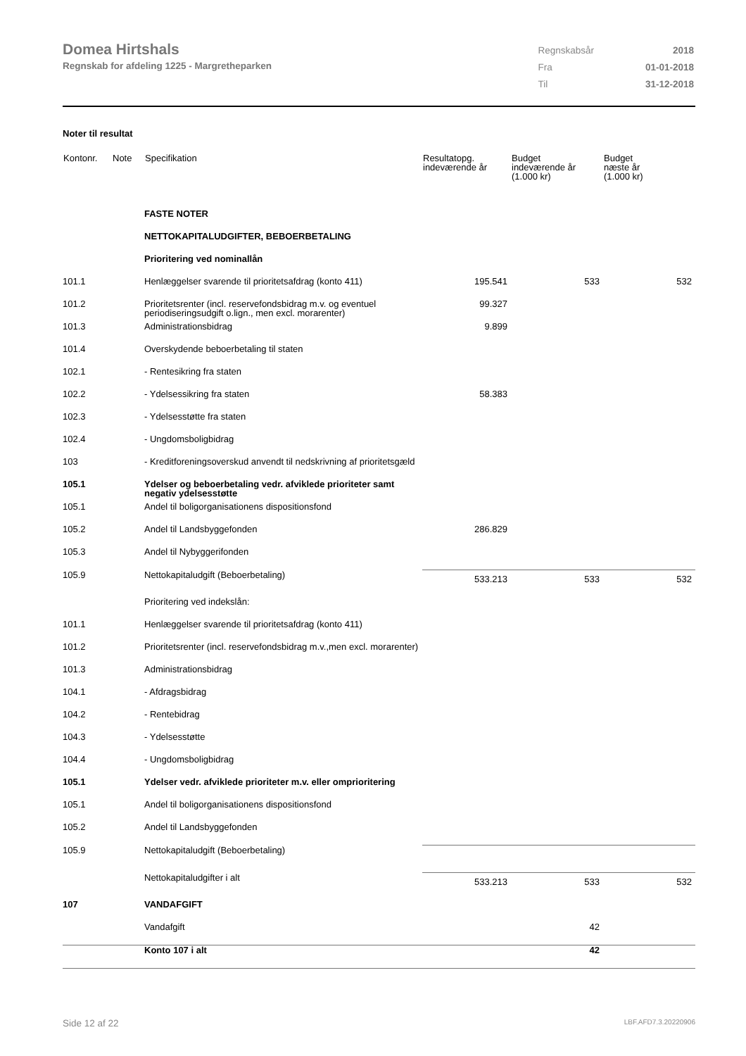Domea Hirtshals
Regnskab for afdeling 1225 - Margretheparken
| Regnskabsår | 2018 |
| Fra | 01-01-2018 |
| Til | 31-12-2018 |
Noter til resultat
| Kontonr. | Note | Specifikation | Resultatopg. indeværende år | Budget indeværende år (1.000 kr) | Budget næste år (1.000 kr) |
| --- | --- | --- | --- | --- | --- |
| | | FASTE NOTER | | | |
| | | NETTOKAPITALUDGIFTER, BEBOERBETALING | | | |
| | | Prioritering ved nominallån | | | |
| 101.1 | | Henlæggelser svarende til prioritetsafdrag (konto 411) | 195.541 | 533 | 532 |
| 101.2 | | Prioritetsrenter (incl. reservefondsbidrag m.v. og eventuel periodiseringsudgift o.lign., men excl. morarenter) | 99.327 | | |
| 101.3 | | Administrationsbidrag | 9.899 | | |
| 101.4 | | Overskydende beboerbetaling til staten | | | |
| 102.1 | | - Rentesikring fra staten | | | |
| 102.2 | | - Ydelsessikring fra staten | 58.383 | | |
| 102.3 | | - Ydelsesstøtte fra staten | | | |
| 102.4 | | - Ungdomsboligbidrag | | | |
| 103 | | - Kreditforeningsoverskud anvendt til nedskrivning af prioritetsgæld | | | |
| 105.1 | | Ydelser og beboerbetaling vedr. afviklede prioriteter samt negativ ydelsesstøtte | | | |
| 105.1 | | Andel til boligorganisationens dispositionsfond | | | |
| 105.2 | | Andel til Landsbyggefonden | 286.829 | | |
| 105.3 | | Andel til Nybyggerifonden | | | |
| 105.9 | | Nettokapitaludgift (Beboerbetaling) | 533.213 | 533 | 532 |
| | | Prioritering ved indekslån: | | | |
| 101.1 | | Henlæggelser svarende til prioritetsafdrag (konto 411) | | | |
| 101.2 | | Prioritetsrenter (incl. reservefondsbidrag m.v.,men excl. morarenter) | | | |
| 101.3 | | Administrationsbidrag | | | |
| 104.1 | | - Afdragsbidrag | | | |
| 104.2 | | - Rentebidrag | | | |
| 104.3 | | - Ydelsesstøtte | | | |
| 104.4 | | - Ungdomsboligbidrag | | | |
| 105.1 | | Ydelser vedr. afviklede prioriteter m.v. eller omprioritering | | | |
| 105.1 | | Andel til boligorganisationens dispositionsfond | | | |
| 105.2 | | Andel til Landsbyggefonden | | | |
| 105.9 | | Nettokapitaludgift (Beboerbetaling) | | | |
| | | Nettokapitaludgifter i alt | 533.213 | 533 | 532 |
| 107 | | VANDAFGIFT | | | |
| | | Vandafgift | | 42 | |
| | | Konto 107 i alt | | 42 | |
Side 12 af 22 LBF.AFD7.3.20220906